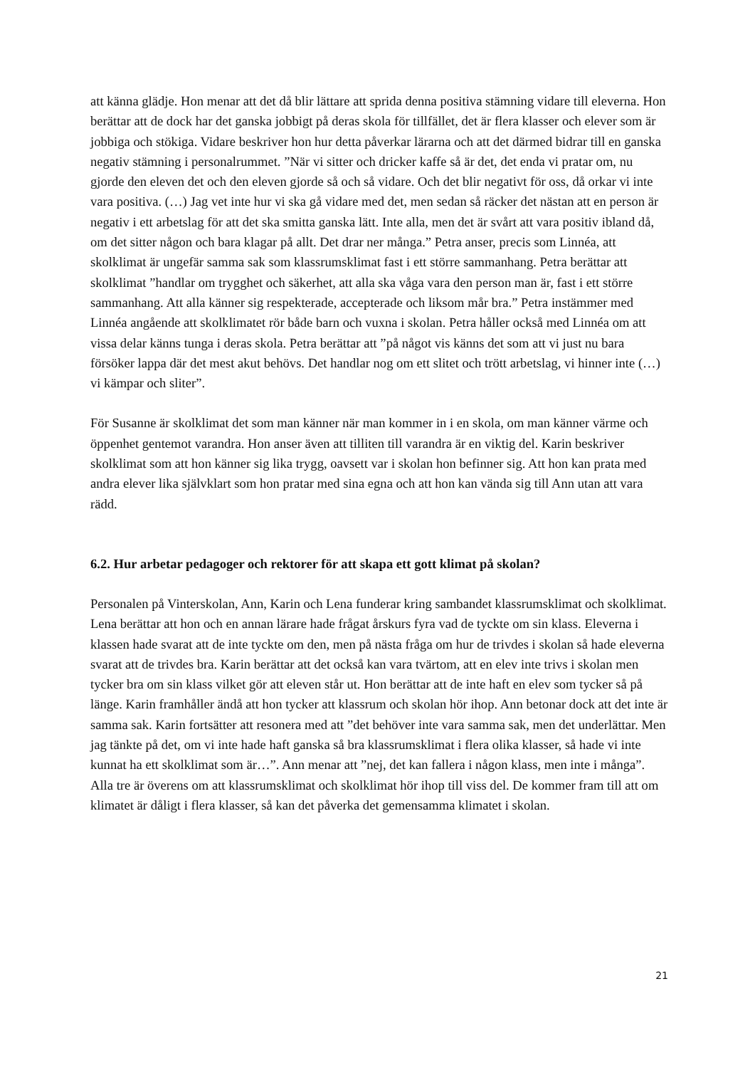att känna glädje. Hon menar att det då blir lättare att sprida denna positiva stämning vidare till eleverna. Hon berättar att de dock har det ganska jobbigt på deras skola för tillfället, det är flera klasser och elever som är jobbiga och stökiga. Vidare beskriver hon hur detta påverkar lärarna och att det därmed bidrar till en ganska negativ stämning i personalrummet. ”När vi sitter och dricker kaffe så är det, det enda vi pratar om, nu gjorde den eleven det och den eleven gjorde så och så vidare. Och det blir negativt för oss, då orkar vi inte vara positiva. (…) Jag vet inte hur vi ska gå vidare med det, men sedan så räcker det nästan att en person är negativ i ett arbetslag för att det ska smitta ganska lätt. Inte alla, men det är svårt att vara positiv ibland då, om det sitter någon och bara klagar på allt. Det drar ner många.” Petra anser, precis som Linnéa, att skolklimat är ungefär samma sak som klassrumsklimat fast i ett större sammanhang. Petra berättar att skolklimat ”handlar om trygghet och säkerhet, att alla ska våga vara den person man är, fast i ett större sammanhang. Att alla känner sig respekterade, accepterade och liksom mår bra.” Petra instämmer med Linnéa angående att skolklimatet rör både barn och vuxna i skolan. Petra håller också med Linnéa om att vissa delar känns tunga i deras skola. Petra berättar att ”på något vis känns det som att vi just nu bara försöker lappa där det mest akut behövs. Det handlar nog om ett slitet och trött arbetslag, vi hinner inte (…) vi kämpar och sliter”.
För Susanne är skolklimat det som man känner när man kommer in i en skola, om man känner värme och öppenhet gentemot varandra. Hon anser även att tilliten till varandra är en viktig del. Karin beskriver skolklimat som att hon känner sig lika trygg, oavsett var i skolan hon befinner sig. Att hon kan prata med andra elever lika självklart som hon pratar med sina egna och att hon kan vända sig till Ann utan att vara rädd.
6.2. Hur arbetar pedagoger och rektorer för att skapa ett gott klimat på skolan?
Personalen på Vinterskolan, Ann, Karin och Lena funderar kring sambandet klassrumsklimat och skolklimat. Lena berättar att hon och en annan lärare hade frågat årskurs fyra vad de tyckte om sin klass. Eleverna i klassen hade svarat att de inte tyckte om den, men på nästa fråga om hur de trivdes i skolan så hade eleverna svarat att de trivdes bra. Karin berättar att det också kan vara tvärtom, att en elev inte trivs i skolan men tycker bra om sin klass vilket gör att eleven står ut. Hon berättar att de inte haft en elev som tycker så på länge. Karin framhåller ändå att hon tycker att klassrum och skolan hör ihop. Ann betonar dock att det inte är samma sak. Karin fortsätter att resonera med att ”det behöver inte vara samma sak, men det underlättar. Men jag tänkte på det, om vi inte hade haft ganska så bra klassrumsklimat i flera olika klasser, så hade vi inte kunnat ha ett skolklimat som är…”. Ann menar att ”nej, det kan fallera i någon klass, men inte i många”. Alla tre är överens om att klassrumsklimat och skolklimat hör ihop till viss del. De kommer fram till att om klimatet är dåligt i flera klasser, så kan det påverka det gemensamma klimatet i skolan.
21